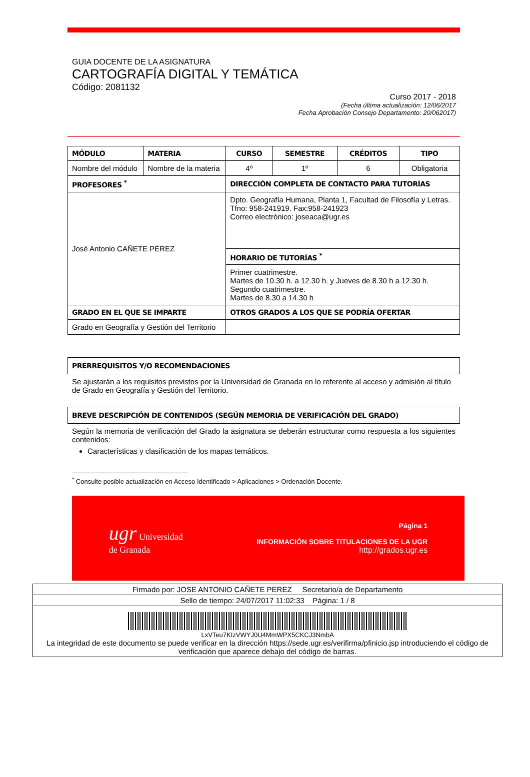GUIA DOCENTE DE LA ASIGNATURA
CARTOGRAFÍA DIGITAL Y TEMÁTICA
Código: 2081132
Curso 2017 - 2018
(Fecha última actualización: 12/06/2017
Fecha Aprobación Consejo Departamento: 20/062017)
| MÓDULO | MATERIA | CURSO | SEMESTRE | CRÉDITOS | TIPO |
| Nombre del módulo | Nombre de la materia | 4º | 1º | 6 | Obligatoria |
| PROFESORES <sup>*</sup> | | DIRECCIÓN COMPLETA DE CONTACTO PARA TUTORÍAS | | | |
| José Antonio CAÑETE PÉREZ | | Dpto. Geografía Humana, Planta 1, Facultad de Filosofía y Letras. Tfno: 958-241919. Fax:958-241923 Correo electrónico: joseaca@ugr.es | | | |
| | | HORARIO DE TUTORÍAS <sup>*</sup> | | | |
| | | Primer cuatrimestre. Martes de 10.30 h. a 12.30 h. y Jueves de 8.30 h a 12.30 h. Segundo cuatrimestre. Martes de 8.30 a 14.30 h | | | |
| GRADO EN EL QUE SE IMPARTE | | OTROS GRADOS A LOS QUE SE PODRÍA OFERTAR | | | |
| Grado en Geografía y Gestión del Territorio | | | | | |
PRERREQUISITOS Y/O RECOMENDACIONES
Se ajustarán a los requisitos previstos por la Universidad de Granada en lo referente al acceso y admisión al título de Grado en Geografía y Gestión del Territorio.
BREVE DESCRIPCIÓN DE CONTENIDOS (SEGÚN MEMORIA DE VERIFICACIÓN DEL GRADO)
Según la memoria de verificación del Grado la asignatura se deberán estructurar como respuesta a los siguientes contenidos:
Características y clasificación de los mapas temáticos.
<sup>*</sup> Consulte posible actualización en Acceso Identificado > Aplicaciones > Ordenación Docente.
ugr Universidad
de Granada
Página 1
INFORMACIÓN SOBRE TITULACIONES DE LA UGR
http://grados.ugr.es
Firmado por: JOSE ANTONIO CAÑETE PEREZ Secretario/a de Departamento
Sello de tiempo: 24/07/2017 11:02:33 Página: 1 / 8
LxVTeu7KIzVWYJ0U4MmWPX5CKCJ3NmbA
La integridad de este documento se puede verificar en la dirección https://sede.ugr.es/verifirma/pfinicio.jsp introduciendo el código de verificación que aparece debajo del código de barras.